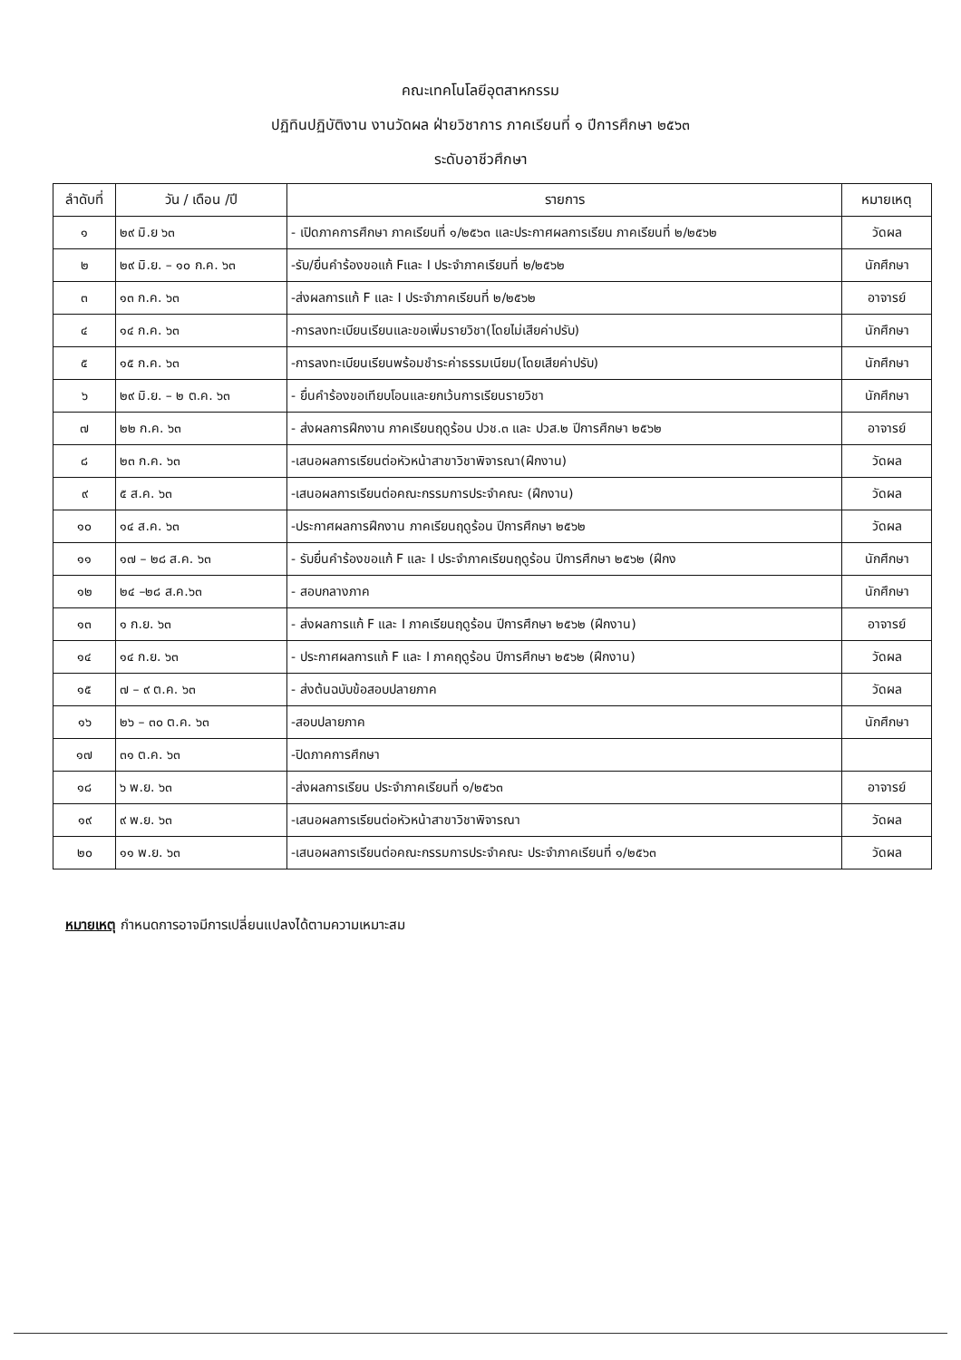คณะเทคโนโลยีอุตสาหกรรม
ปฏิทินปฏิบัติงาน งานวัดผล ฝ่ายวิชาการ ภาคเรียนที่ ๑ ปีการศึกษา ๒๕๖๓
ระดับอาชีวศึกษา
| ลำดับที่ | วัน / เดือน /ปี | รายการ | หมายเหตุ |
| --- | --- | --- | --- |
| ๑ | ๒๙ มิ.ย ๖๓ | - เปิดภาคการศึกษา ภาคเรียนที่ ๑/๒๕๖๓ และประกาศผลการเรียน ภาคเรียนที่ ๒/๒๕๖๒ | วัดผล |
| ๒ | ๒๙ มิ.ย. – ๑๐ ก.ค. ๖๓ | -รับ/ยื่นคำร้องขอแก้ Fและ I ประจำภาคเรียนที่ ๒/๒๕๖๒ | นักศึกษา |
| ๓ | ๑๓ ก.ค. ๖๓ | -ส่งผลการแก้ F และ I ประจำภาคเรียนที่ ๒/๒๕๖๒ | อาจารย์ |
| ๔ | ๑๔ ก.ค. ๖๓ | -การลงทะเบียนเรียนและขอเพิ่มรายวิชา(โดยไม่เสียค่าปรับ) | นักศึกษา |
| ๕ | ๑๕ ก.ค. ๖๓ | -การลงทะเบียนเรียนพร้อมชำระค่าธรรมเนียม(โดยเสียค่าปรับ) | นักศึกษา |
| ๖ | ๒๙ มิ.ย. – ๒ ต.ค. ๖๓ | - ยื่นคำร้องขอเทียบโอนและยกเว้นการเรียนรายวิชา | นักศึกษา |
| ๗ | ๒๒ ก.ค. ๖๓ | - ส่งผลการฝึกงาน ภาคเรียนฤดูร้อน ปวช.๓ และ ปวส.๒ ปีการศึกษา ๒๕๖๒ | อาจารย์ |
| ๘ | ๒๓ ก.ค. ๖๓ | -เสนอผลการเรียนต่อหัวหน้าสาขาวิชาพิจารณา(ฝึกงาน) | วัดผล |
| ๙ | ๕ ส.ค. ๖๓ | -เสนอผลการเรียนต่อคณะกรรมการประจำคณะ (ฝึกงาน) | วัดผล |
| ๑๐ | ๑๔ ส.ค. ๖๓ | -ประกาศผลการฝึกงาน ภาคเรียนฤดูร้อน ปีการศึกษา ๒๕๖๒ | วัดผล |
| ๑๑ | ๑๗ – ๒๘ ส.ค. ๖๓ | - รับยื่นคำร้องขอแก้ F และ I ประจำภาคเรียนฤดูร้อน ปีการศึกษา ๒๕๖๒ (ฝึกง | นักศึกษา |
| ๑๒ | ๒๔ –๒๘ ส.ค.๖๓ | - สอบกลางภาค | นักศึกษา |
| ๑๓ | ๑ ก.ย. ๖๓ | - ส่งผลการแก้ F และ I ภาคเรียนฤดูร้อน ปีการศึกษา ๒๕๖๒ (ฝึกงาน) | อาจารย์ |
| ๑๔ | ๑๔ ก.ย. ๖๓ | - ประกาศผลการแก้ F และ I ภาคฤดูร้อน ปีการศึกษา ๒๕๖๒ (ฝึกงาน) | วัดผล |
| ๑๕ | ๗ – ๙ ต.ค. ๖๓ | - ส่งต้นฉบับข้อสอบปลายภาค | วัดผล |
| ๑๖ | ๒๖ – ๓๐ ต.ค. ๖๓ | -สอบปลายภาค | นักศึกษา |
| ๑๗ | ๓๑ ต.ค. ๖๓ | -ปิดภาคการศึกษา | |
| ๑๘ | ๖ พ.ย. ๖๓ | -ส่งผลการเรียน ประจำภาคเรียนที่ ๑/๒๕๖๓ | อาจารย์ |
| ๑๙ | ๙ พ.ย. ๖๓ | -เสนอผลการเรียนต่อหัวหน้าสาขาวิชาพิจารณา | วัดผล |
| ๒๐ | ๑๑ พ.ย. ๖๓ | -เสนอผลการเรียนต่อคณะกรรมการประจำคณะ ประจำภาคเรียนที่ ๑/๒๕๖๓ | วัดผล |
หมายเหตุ กำหนดการอาจมีการเปลี่ยนแปลงได้ตามความเหมาะสม